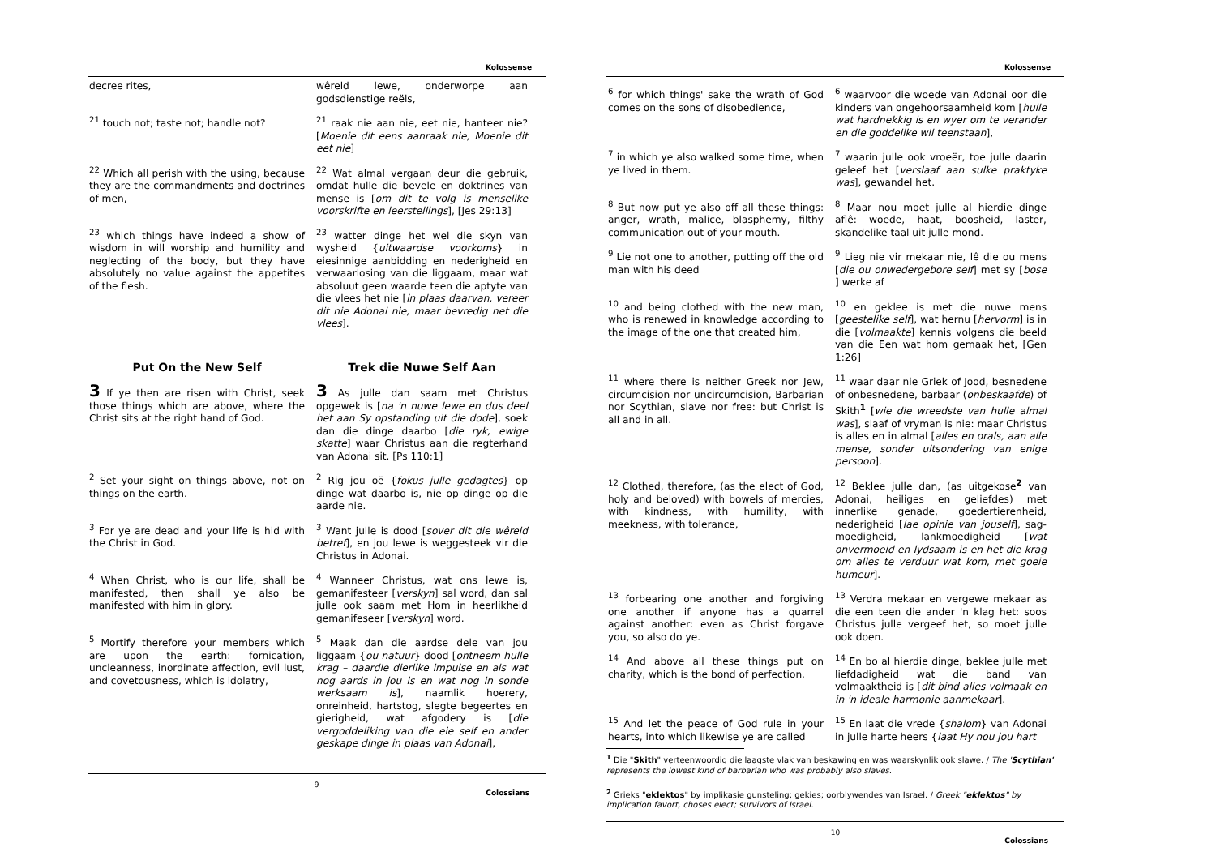Kolossense
| decree rites, | wêreld lewe, onderworpe aan godsdienstige reëls, |
| <sup>21</sup> touch not; taste not; handle not? | <sup>21</sup> raak nie aan nie, eet nie, hanteer nie? [ Moenie dit eens aanraak nie, Moenie dit eet nie ] |
| <sup>22</sup> Which all perish with the using, because they are the commandments and doctrines of men, | <sup>22</sup> Wat almal vergaan deur die gebruik, omdat hulle die bevele en doktrines van mense is [ om dit te volg is menselike voorskrifte en leerstellings ], [Jes 29:13] |
| <sup>23</sup> which things have indeed a show of wisdom in will worship and humility and neglecting of the body, but they have absolutely no value against the appetites of the flesh. | <sup>23</sup> watter dinge het wel die skyn van wysheid { uitwaardse voorkoms } in eiesinnige aanbidding en nederigheid en verwaarlosing van die liggaam, maar wat absoluut geen waarde teen die aptyte van die vlees het nie [ in plaas daarvan, vereer dit nie Adonai nie, maar bevredig net die vlees ]. |
| Put On the New Self | Trek die Nuwe Self Aan |
| 3 If ye then are risen with Christ, seek those things which are above, where the Christ sits at the right hand of God. | 3 As julle dan saam met Christus opgewek is [ na 'n nuwe lewe en dus deel het aan Sy opstanding uit die dode ], soek dan die dinge daarbo [ die ryk, ewige skatte ] waar Christus aan die regterhand van Adonai sit. [Ps 110:1] |
| <sup>2</sup> Set your sight on things above, not on things on the earth. | <sup>2</sup> Rig jou oë { fokus julle gedagtes } op dinge wat daarbo is, nie op dinge op die aarde nie. |
| <sup>3</sup> For ye are dead and your life is hid with the Christ in God. | <sup>3</sup> Want julle is dood [ sover dit die wêreld betref ], en jou lewe is weggesteek vir die Christus in Adonai. |
| <sup>4</sup> When Christ, who is our life, shall be manifested, then shall ye also be manifested with him in glory. | <sup>4</sup> Wanneer Christus, wat ons lewe is, gemanifesteer [ verskyn ] sal word, dan sal julle ook saam met Hom in heerlikheid gemanifeseer [ verskyn ] word. |
| <sup>5</sup> Mortify therefore your members which are upon the earth: fornication, uncleanness, inordinate affection, evil lust, and covetousness, which is idolatry, | <sup>5</sup> Maak dan die aardse dele van jou liggaam { ou natuur } dood [ ontneem hulle krag – daardie dierlike impulse en als wat nog aards in jou is en wat nog in sonde werksaam is ], naamlik hoerery, onreinheid, hartstog, slegte begeertes en gierigheid, wat afgodery is [ die vergoddeliking van die eie self en ander geskape dinge in plaas van Adonai ], |
9
Colossians
Kolossense
| <sup>6</sup> for which things' sake the wrath of God comes on the sons of disobedience, | <sup>6</sup> waarvoor die woede van Adonai oor die kinders van ongehoorsaamheid kom [ hulle wat hardnekkig is en wyer om te verander en die goddelike wil teenstaan ], |
| <sup>7</sup> in which ye also walked some time, when ye lived in them. | <sup>7</sup> waarin julle ook vroeër, toe julle daarin geleef het [ verslaaf aan sulke praktyke was ], gewandel het. |
| <sup>8</sup> But now put ye also off all these things: anger, wrath, malice, blasphemy, filthy communication out of your mouth. | <sup>8</sup> Maar nou moet julle al hierdie dinge aflê: woede, haat, boosheid, laster, skandelike taal uit julle mond. |
| <sup>9</sup> Lie not one to another, putting off the old man with his deed | <sup>9</sup> Lieg nie vir mekaar nie, lê die ou mens [ die ou onwedergebore self ] met sy [ bose ] werke af |
| <sup>10</sup> and being clothed with the new man, who is renewed in knowledge according to the image of the one that created him, | <sup>10</sup> en geklee is met die nuwe mens [ geestelike self ], wat hernu [ hervorm ] is in die [ volmaakte ] kennis volgens die beeld van die Een wat hom gemaak het, [Gen 1:26] |
| <sup>11</sup> where there is neither Greek nor Jew, circumcision nor uncircumcision, Barbarian nor Scythian, slave nor free: but Christ is all and in all. | <sup>11</sup> waar daar nie Griek of Jood, besnedene of onbesnedene, barbaar ( onbeskaafde ) of Skith<sup>1</sup> [ wie die wreedste van hulle almal was ], slaaf of vryman is nie: maar Christus is alles en in almal [ alles en orals, aan alle mense, sonder uitsondering van enige persoon ]. |
| <sup>12</sup> Clothed, therefore, (as the elect of God, holy and beloved) with bowels of mercies, with kindness, with humility, with meekness, with tolerance, | <sup>12</sup> Beklee julle dan, (as uitgekose<sup>2</sup> van Adonai, heiliges en geliefdes) met innerlike genade, goedertierenheid, nederigheid [ lae opinie van jouself ], sag-moedigheid, lankmoedigheid [ wat onvermoeid en lydsaam is en het die krag om alles te verduur wat kom, met goeie humeur ]. |
| <sup>13</sup> forbearing one another and forgiving one another if anyone has a quarrel against another: even as Christ forgave you, so also do ye. | <sup>13</sup> Verdra mekaar en vergewe mekaar as die een teen die ander 'n klag het: soos Christus julle vergeef het, so moet julle ook doen. |
| <sup>14</sup> And above all these things put on charity, which is the bond of perfection. | <sup>14</sup> En bo al hierdie dinge, beklee julle met liefdadigheid wat die band van volmaaktheid is [ dit bind alles volmaak en in 'n ideale harmonie aanmekaar ]. |
| <sup>15</sup> And let the peace of God rule in your hearts, into which likewise ye are called | <sup>15</sup> En laat die vrede { shalom } van Adonai in julle harte heers { laat Hy nou jou hart |
<sup>1</sup> Die "Skith" verteenwoordig die laagste vlak van beskawing en was waarskynlik ook slawe. / The 'Scythian' represents the lowest kind of barbarian who was probably also slaves.
<sup>2</sup> Grieks "eklektos" by implikasie gunsteling; gekies; oorblywendes van Israel. / Greek "eklektos" by implication favort, choses elect; survivors of Israel.
10
Colossians